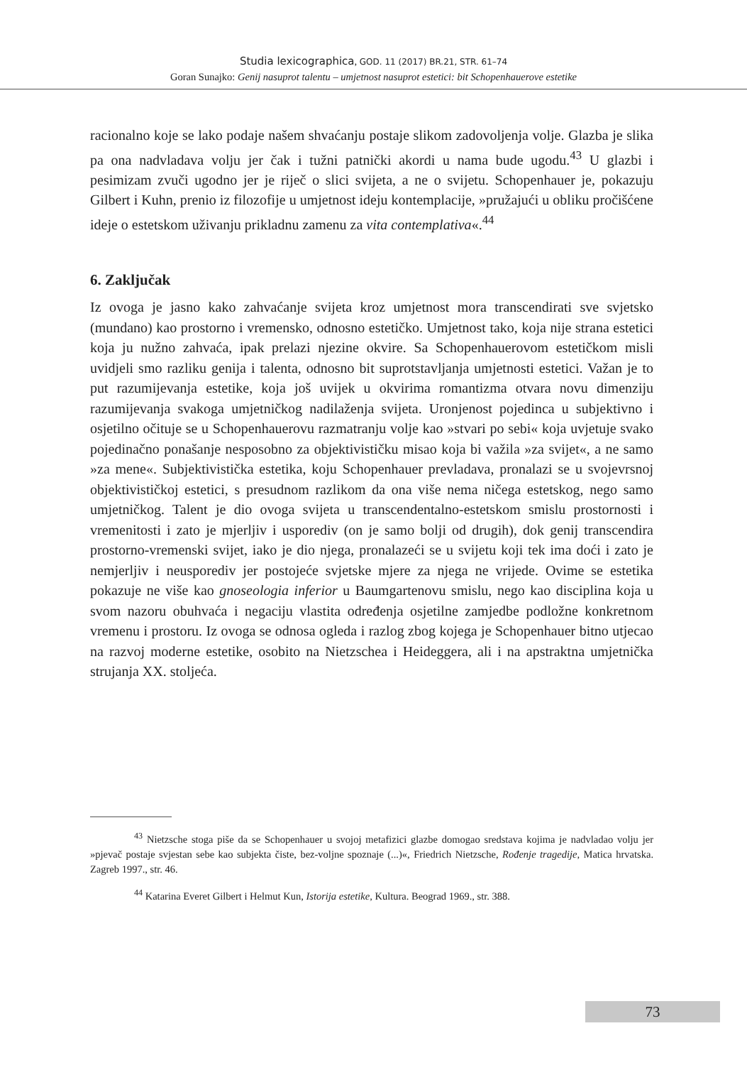Studia lexicographica, GOD. 11 (2017) BR.21, STR. 61–74
Goran Sunajko: Genij nasuprot talentu – umjetnost nasuprot estetici: bit Schopenhauerove estetike
racionalno koje se lako podaje našem shvaćanju postaje slikom zadovoljenja volje. Glazba je slika pa ona nadvladava volju jer čak i tužni patnički akordi u nama bude ugodu.<sup>43</sup> U glazbi i pesimizam zvuči ugodno jer je riječ o slici svijeta, a ne o svijetu. Schopenhauer je, pokazuju Gilbert i Kuhn, prenio iz filozofije u umjetnost ideju kontemplacije, »pružajući u obliku pročišćene ideje o estetskom uživanju prikladnu zamenu za vita contemplativa«.<sup>44</sup>
6. Zaključak
Iz ovoga je jasno kako zahvaćanje svijeta kroz umjetnost mora transcendirati sve svjetsko (mundano) kao prostorno i vremensko, odnosno estetičko. Umjetnost tako, koja nije strana estetici koja ju nužno zahvaća, ipak prelazi njezine okvire. Sa Schopenhauerovom estetičkom misli uvidjeli smo razliku genija i talenta, odnosno bit suprotstavljanja umjetnosti estetici. Važan je to put razumijevanja estetike, koja još uvijek u okvirima romantizma otvara novu dimenziju razumijevanja svakoga umjetničkog nadilaženja svijeta. Uronjenost pojedinca u subjektivno i osjetilno očituje se u Schopenhauerovu razmatranju volje kao »stvari po sebi« koja uvjetuje svako pojedinačno ponašanje nesposobno za objektivističku misao koja bi važila »za svijet«, a ne samo »za mene«. Subjektivistička estetika, koju Schopenhauer prevladava, pronalazi se u svojevrsnoj objektivističkoj estetici, s presudnom razlikom da ona više nema ničega estetskog, nego samo umjetničkog. Talent je dio ovoga svijeta u transcendentalno-estetskom smislu prostornosti i vremenitosti i zato je mjerljiv i usporediv (on je samo bolji od drugih), dok genij transcendira prostorno-vremenski svijet, iako je dio njega, pronalazeći se u svijetu koji tek ima doći i zato je nemjerljiv i neusporediv jer postojeće svjetske mjere za njega ne vrijede. Ovime se estetika pokazuje ne više kao gnoseologia inferior u Baumgartenovu smislu, nego kao disciplina koja u svom nazoru obuhvaća i negaciju vlastita određenja osjetilne zamjedbe podložne konkretnom vremenu i prostoru. Iz ovoga se odnosa ogleda i razlog zbog kojega je Schopenhauer bitno utjecao na razvoj moderne estetike, osobito na Nietzschea i Heideggera, ali i na apstraktna umjetnička strujanja XX. stoljeća.
<sup>43</sup> Nietzsche stoga piše da se Schopenhauer u svojoj metafizici glazbe domogao sredstava kojima je nadvladao volju jer »pjevač postaje svjestan sebe kao subjekta čiste, bez-voljne spoznaje (...)«, Friedrich Nietzsche, Rođenje tragedije, Matica hrvatska. Zagreb 1997., str. 46.
<sup>44</sup> Katarina Everet Gilbert i Helmut Kun, Istorija estetike, Kultura. Beograd 1969., str. 388.
73